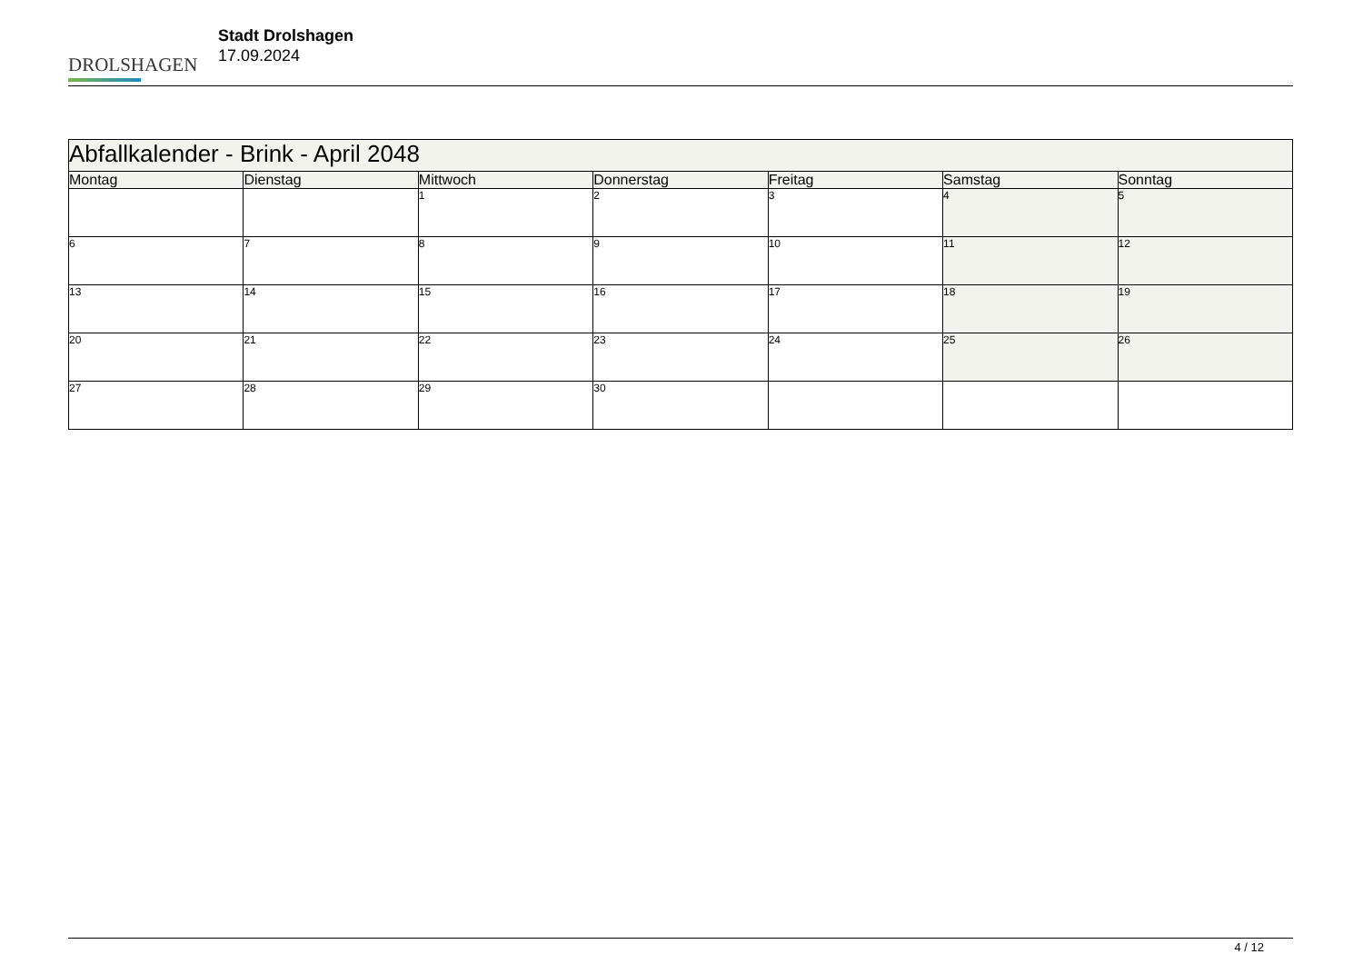DROLSHAGEN
Stadt Drolshagen
17.09.2024
| Abfallkalender - Brink - April 2048 | | | | | | |
| --- | --- | --- | --- | --- | --- | --- |
| Montag | Dienstag | Mittwoch | Donnerstag | Freitag | Samstag | Sonntag |
| | | 1 | 2 | 3 | 4 | 5 |
| 6 | 7 | 8 | 9 | 10 | 11 | 12 |
| 13 | 14 | 15 | 16 | 17 | 18 | 19 |
| 20 | 21 | 22 | 23 | 24 | 25 | 26 |
| 27 | 28 | 29 | 30 | | | |
4 / 12